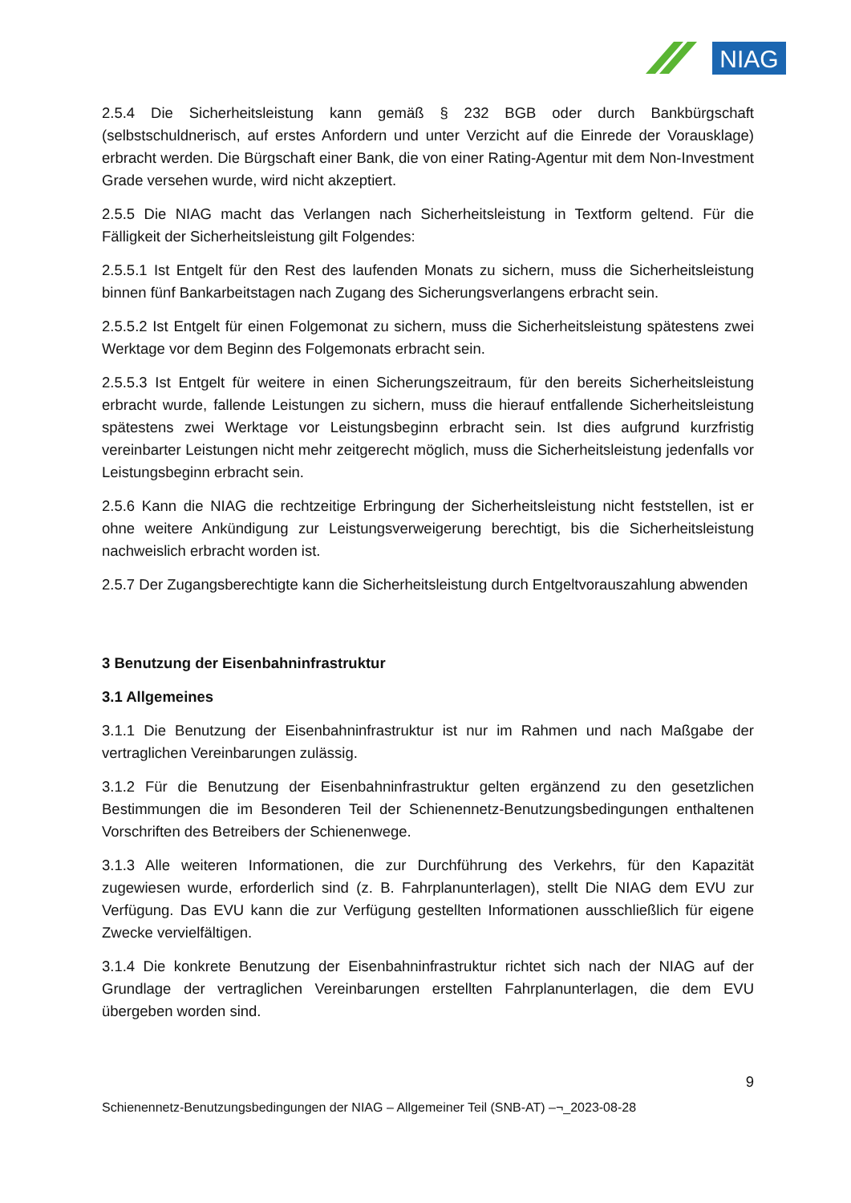NIAG
2.5.4 Die Sicherheitsleistung kann gemäß § 232 BGB oder durch Bankbürgschaft (selbstschuldnerisch, auf erstes Anfordern und unter Verzicht auf die Einrede der Vorausklage) erbracht werden. Die Bürgschaft einer Bank, die von einer Rating-Agentur mit dem Non-Investment Grade versehen wurde, wird nicht akzeptiert.
2.5.5 Die NIAG macht das Verlangen nach Sicherheitsleistung in Textform geltend. Für die Fälligkeit der Sicherheitsleistung gilt Folgendes:
2.5.5.1 Ist Entgelt für den Rest des laufenden Monats zu sichern, muss die Sicherheitsleistung binnen fünf Bankarbeitstagen nach Zugang des Sicherungsverlangens erbracht sein.
2.5.5.2 Ist Entgelt für einen Folgemonat zu sichern, muss die Sicherheitsleistung spätestens zwei Werktage vor dem Beginn des Folgemonats erbracht sein.
2.5.5.3 Ist Entgelt für weitere in einen Sicherungszeitraum, für den bereits Sicherheitsleistung erbracht wurde, fallende Leistungen zu sichern, muss die hierauf entfallende Sicherheitsleistung spätestens zwei Werktage vor Leistungsbeginn erbracht sein. Ist dies aufgrund kurzfristig vereinbarter Leistungen nicht mehr zeitgerecht möglich, muss die Sicherheitsleistung jedenfalls vor Leistungsbeginn erbracht sein.
2.5.6 Kann die NIAG die rechtzeitige Erbringung der Sicherheitsleistung nicht feststellen, ist er ohne weitere Ankündigung zur Leistungsverweigerung berechtigt, bis die Sicherheitsleistung nachweislich erbracht worden ist.
2.5.7 Der Zugangsberechtigte kann die Sicherheitsleistung durch Entgeltvorauszahlung abwenden
3 Benutzung der Eisenbahninfrastruktur
3.1 Allgemeines
3.1.1 Die Benutzung der Eisenbahninfrastruktur ist nur im Rahmen und nach Maßgabe der vertraglichen Vereinbarungen zulässig.
3.1.2 Für die Benutzung der Eisenbahninfrastruktur gelten ergänzend zu den gesetzlichen Bestimmungen die im Besonderen Teil der Schienennetz-Benutzungsbedingungen enthaltenen Vorschriften des Betreibers der Schienenwege.
3.1.3 Alle weiteren Informationen, die zur Durchführung des Verkehrs, für den Kapazität zugewiesen wurde, erforderlich sind (z. B. Fahrplanunterlagen), stellt Die NIAG dem EVU zur Verfügung. Das EVU kann die zur Verfügung gestellten Informationen ausschließlich für eigene Zwecke vervielfältigen.
3.1.4 Die konkrete Benutzung der Eisenbahninfrastruktur richtet sich nach der NIAG auf der Grundlage der vertraglichen Vereinbarungen erstellten Fahrplanunterlagen, die dem EVU übergeben worden sind.
9
Schienennetz-Benutzungsbedingungen der NIAG – Allgemeiner Teil (SNB-AT) –¬_2023-08-28